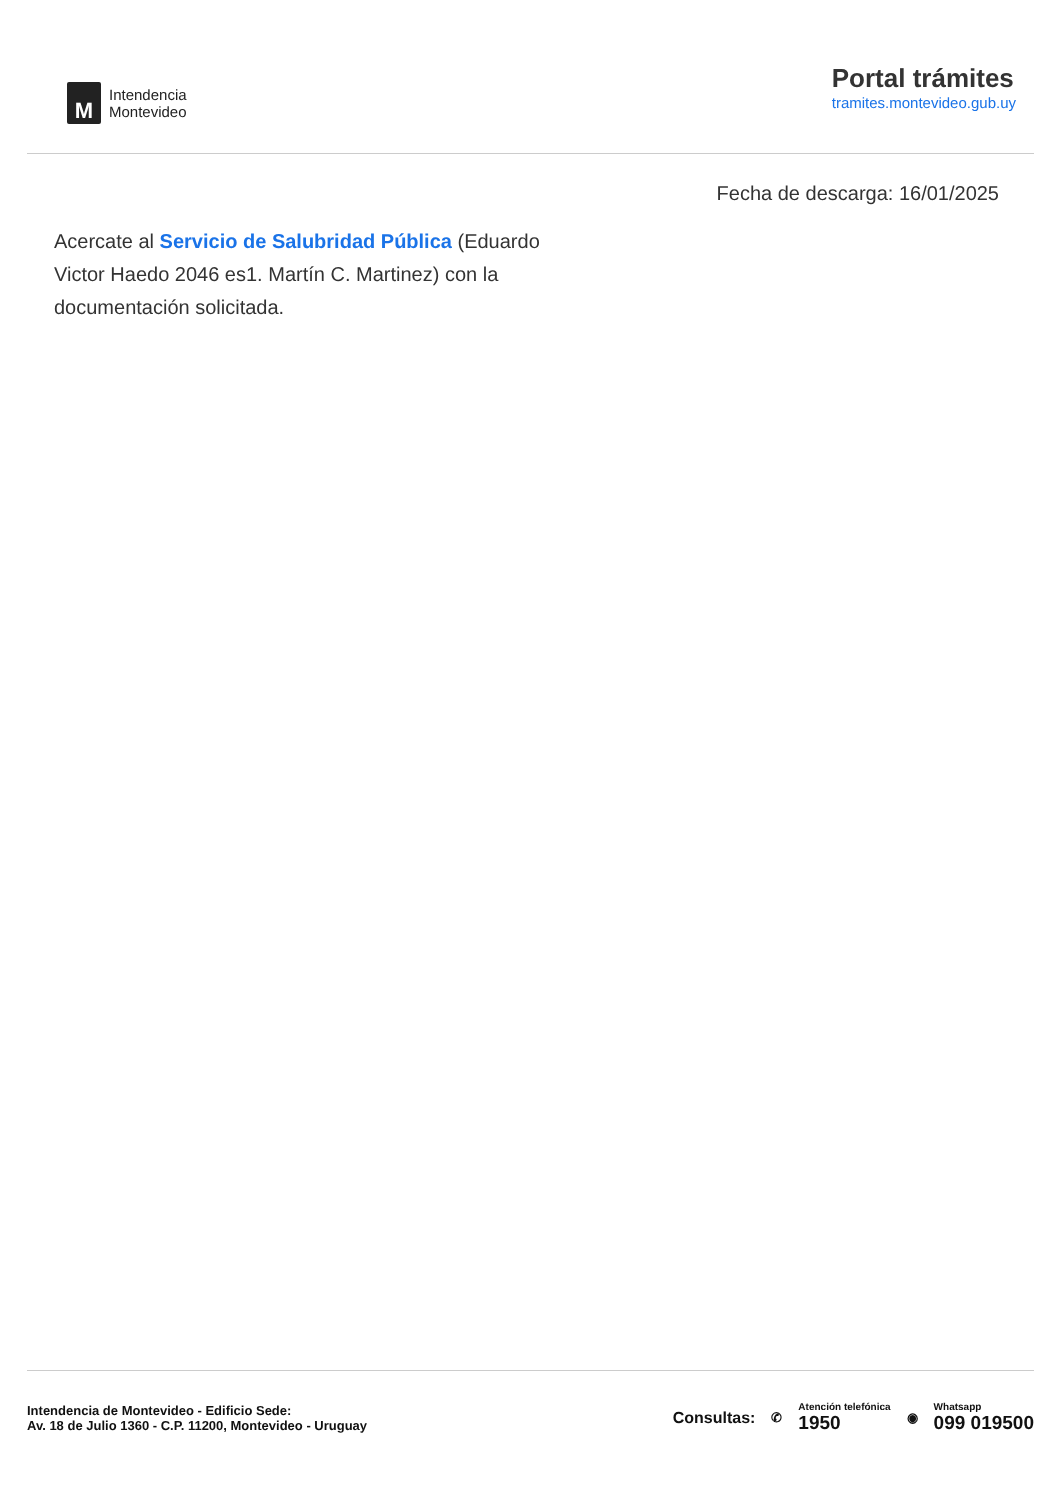M
Intendencia
Montevideo
Portal trámites
tramites.montevideo.gub.uy
Fecha de descarga: 16/01/2025
Acercate al Servicio de Salubridad Pública (Eduardo Victor Haedo 2046 es1. Martín C. Martinez) con la documentación solicitada.
Intendencia de Montevideo - Edificio Sede:
Av. 18 de Julio 1360 - C.P. 11200, Montevideo - Uruguay
Consultas: ✆
Atención telefónica
1950
◉
Whatsapp
099 019500